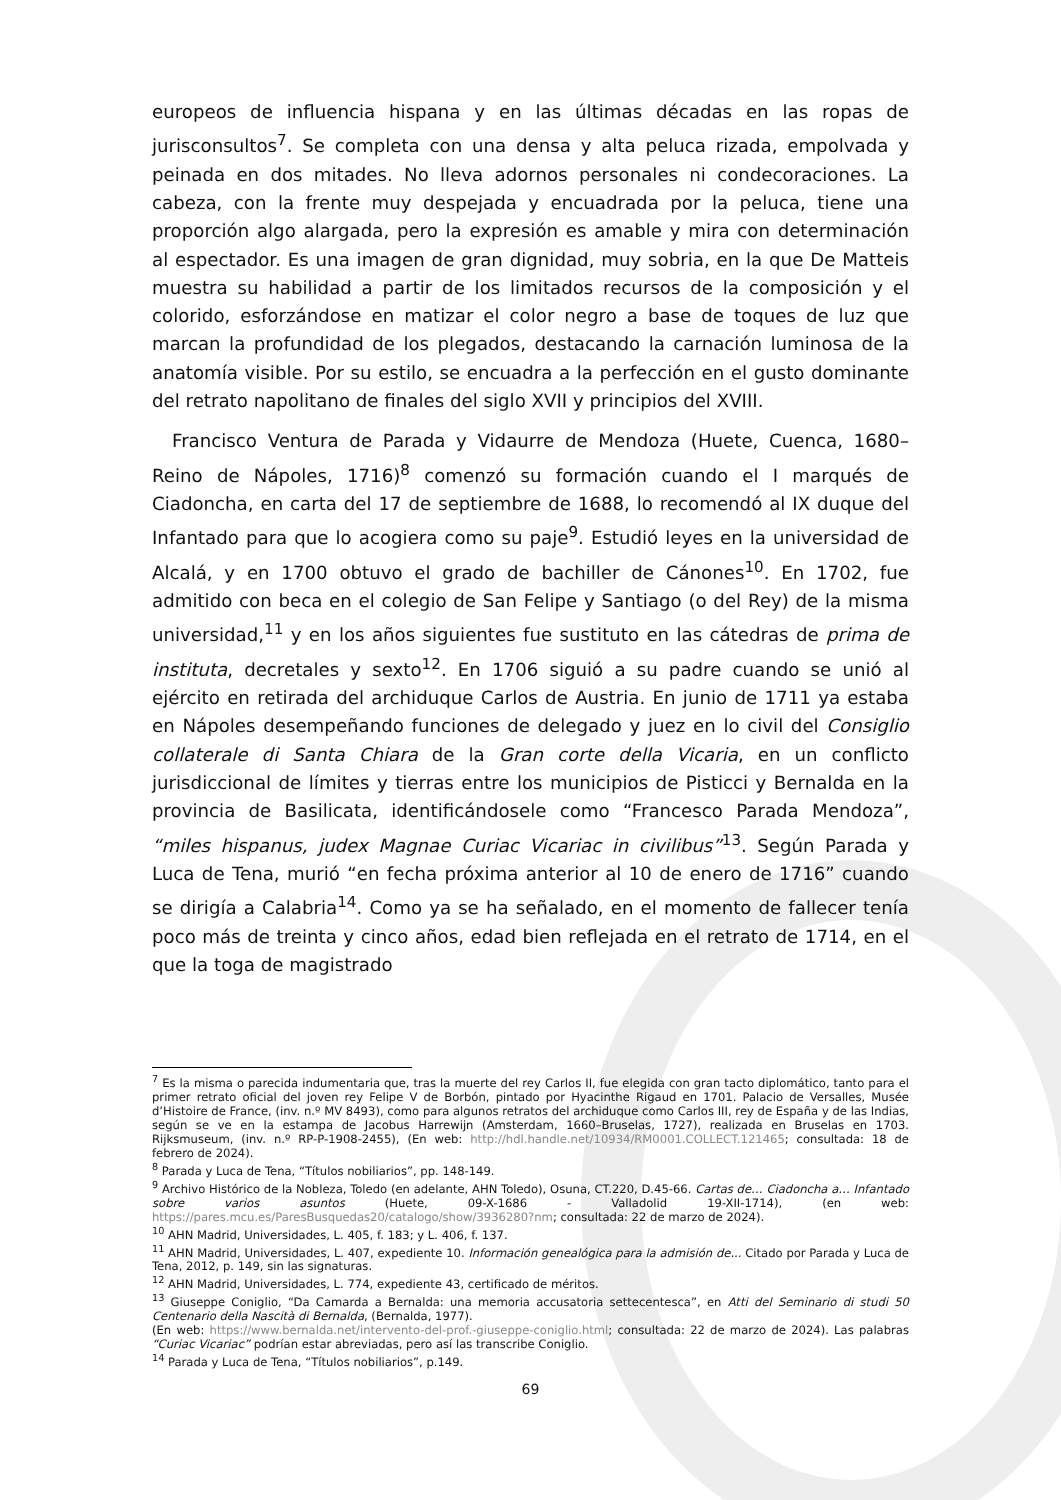europeos de influencia hispana y en las últimas décadas en las ropas de jurisconsultos<sup>7</sup>. Se completa con una densa y alta peluca rizada, empolvada y peinada en dos mitades. No lleva adornos personales ni condecoraciones. La cabeza, con la frente muy despejada y encuadrada por la peluca, tiene una proporción algo alargada, pero la expresión es amable y mira con determinación al espectador. Es una imagen de gran dignidad, muy sobria, en la que De Matteis muestra su habilidad a partir de los limitados recursos de la composición y el colorido, esforzándose en matizar el color negro a base de toques de luz que marcan la profundidad de los plegados, destacando la carnación luminosa de la anatomía visible. Por su estilo, se encuadra a la perfección en el gusto dominante del retrato napolitano de finales del siglo XVII y principios del XVIII.
Francisco Ventura de Parada y Vidaurre de Mendoza (Huete, Cuenca, 1680–Reino de Nápoles, 1716)<sup>8</sup> comenzó su formación cuando el I marqués de Ciadoncha, en carta del 17 de septiembre de 1688, lo recomendó al IX duque del Infantado para que lo acogiera como su paje<sup>9</sup>. Estudió leyes en la universidad de Alcalá, y en 1700 obtuvo el grado de bachiller de Cánones<sup>10</sup>. En 1702, fue admitido con beca en el colegio de San Felipe y Santiago (o del Rey) de la misma universidad,<sup>11</sup> y en los años siguientes fue sustituto en las cátedras de prima de instituta, decretales y sexto<sup>12</sup>. En 1706 siguió a su padre cuando se unió al ejército en retirada del archiduque Carlos de Austria. En junio de 1711 ya estaba en Nápoles desempeñando funciones de delegado y juez en lo civil del Consiglio collaterale di Santa Chiara de la Gran corte della Vicaria, en un conflicto jurisdiccional de límites y tierras entre los municipios de Pisticci y Bernalda en la provincia de Basilicata, identificándosele como “Francesco Parada Mendoza”, “miles hispanus, judex Magnae Curiac Vicariac in civilibus”<sup>13</sup>. Según Parada y Luca de Tena, murió “en fecha próxima anterior al 10 de enero de 1716” cuando se dirigía a Calabria<sup>14</sup>. Como ya se ha señalado, en el momento de fallecer tenía poco más de treinta y cinco años, edad bien reflejada en el retrato de 1714, en el que la toga de magistrado
<sup>7</sup> Es la misma o parecida indumentaria que, tras la muerte del rey Carlos II, fue elegida con gran tacto diplomático, tanto para el primer retrato oficial del joven rey Felipe V de Borbón, pintado por Hyacinthe Rigaud en 1701. Palacio de Versalles, Musée d’Histoire de France, (inv. n.º MV 8493), como para algunos retratos del archiduque como Carlos III, rey de España y de las Indias, según se ve en la estampa de Jacobus Harrewijn (Amsterdam, 1660–Bruselas, 1727), realizada en Bruselas en 1703. Rijksmuseum, (inv. n.º RP-P-1908-2455), (En web: http://hdl.handle.net/10934/RM0001.COLLECT.121465; consultada: 18 de febrero de 2024).
<sup>8</sup> Parada y Luca de Tena, “Títulos nobiliarios”, pp. 148-149.
<sup>9</sup> Archivo Histórico de la Nobleza, Toledo (en adelante, AHN Toledo), Osuna, CT.220, D.45-66. Cartas de… Ciadoncha a… Infantado sobre varios asuntos (Huete, 09-X-1686 - Valladolid 19-XII-1714), (en web: https://pares.mcu.es/ParesBusquedas20/catalogo/show/3936280?nm; consultada: 22 de marzo de 2024).
<sup>10</sup> AHN Madrid, Universidades, L. 405, f. 183; y L. 406, f. 137.
<sup>11</sup> AHN Madrid, Universidades, L. 407, expediente 10. Información genealógica para la admisión de... Citado por Parada y Luca de Tena, 2012, p. 149, sin las signaturas.
<sup>12</sup> AHN Madrid, Universidades, L. 774, expediente 43, certificado de méritos.
<sup>13</sup> Giuseppe Coniglio, “Da Camarda a Bernalda: una memoria accusatoria settecentesca”, en Atti del Seminario di studi 50 Centenario della Nascità di Bernalda, (Bernalda, 1977).
(En web: https://www.bernalda.net/intervento-del-prof.-giuseppe-coniglio.html; consultada: 22 de marzo de 2024). Las palabras “Curiac Vicariac” podrían estar abreviadas, pero así las transcribe Coniglio.
<sup>14</sup> Parada y Luca de Tena, “Títulos nobiliarios”, p.149.
69